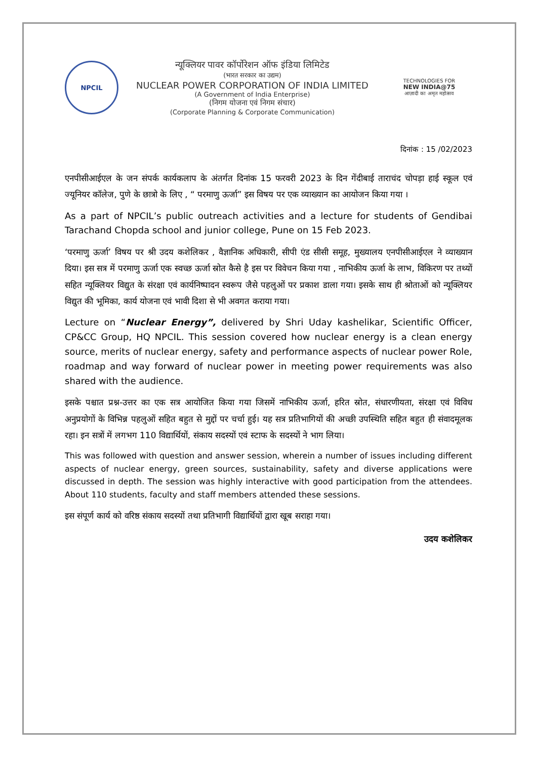NPCIL
न्यूक्लियर पावर कॉर्पोरेशन ऑफ इंडिया लिमिटेड
(भारत सरकार का उद्यम)
NUCLEAR POWER CORPORATION OF INDIA LIMITED
(A Government of India Enterprise)
(निगम योजना एवं निगम संचार)
(Corporate Planning & Corporate Communication)
TECHNOLOGIES FOR
NEW INDIA@75
आज़ादी का अमृत महोत्सव
दिनांक : 15 /02/2023
एनपीसीआईएल के जन संपर्क कार्यकलाप के अंतर्गत दिनांक 15 फरवरी 2023 के दिन गेंदीबाई ताराचंद चोपड़ा हाई स्कूल एवं ज्यूनियर कॉलेज, पुणे के छात्रो के लिए , “ परमाणु ऊर्जा” इस विषय पर एक व्याख्यान का आयोजन किया गया ।
As a part of NPCIL’s public outreach activities and a lecture for students of Gendibai Tarachand Chopda school and junior college, Pune on 15 Feb 2023.
‘परमाणु ऊर्जा’ विषय पर श्री उदय कशेलिकर , वैज्ञानिक अधिकारी, सीपी एंड सीसी समूह, मुख्यालय एनपीसीआईएल ने व्याख्यान दिया। इस सत्र में परमाणु ऊर्जा एक स्वच्छ ऊर्जा स्रोत कैसे है इस पर विवेचन किया गया , नाभिकीय ऊर्जा के लाभ, विकिरण पर तथ्यों सहित न्यूक्लियर विद्युत के संरक्षा एवं कार्यनिष्पादन स्वरूप जैसे पहलुओं पर प्रकाश डाला गया। इसके साथ ही श्रोताओं को न्यूक्लियर विद्युत की भूमिका, कार्य योजना एवं भावी दिशा से भी अवगत कराया गया।
Lecture on “Nuclear Energy”, delivered by Shri Uday kashelikar, Scientific Officer, CP&CC Group, HQ NPCIL. This session covered how nuclear energy is a clean energy source, merits of nuclear energy, safety and performance aspects of nuclear power Role, roadmap and way forward of nuclear power in meeting power requirements was also shared with the audience.
इसके पश्चात प्रश्न-उत्तर का एक सत्र आयोजित किया गया जिसमें नाभिकीय ऊर्जा, हरित स्रोत, संधारणीयता, संरक्षा एवं विविध अनुप्रयोगों के विभिन्न पहलुओं सहित बहुत से मुद्दों पर चर्चा हुई। यह सत्र प्रतिभागियों की अच्छी उपस्थिति सहित बहुत ही संवादमूलक रहा। इन सत्रों में लगभग 110 विद्यार्थियों, संकाय सदस्यों एवं स्टाफ के सदस्यों ने भाग लिया।
This was followed with question and answer session, wherein a number of issues including different aspects of nuclear energy, green sources, sustainability, safety and diverse applications were discussed in depth. The session was highly interactive with good participation from the attendees. About 110 students, faculty and staff members attended these sessions.
इस संपूर्ण कार्य को वरिष्ठ संकाय सदस्यों तथा प्रतिभागी विद्यार्थियों द्वारा खूब सराहा गया।
उदय कशेलिकर